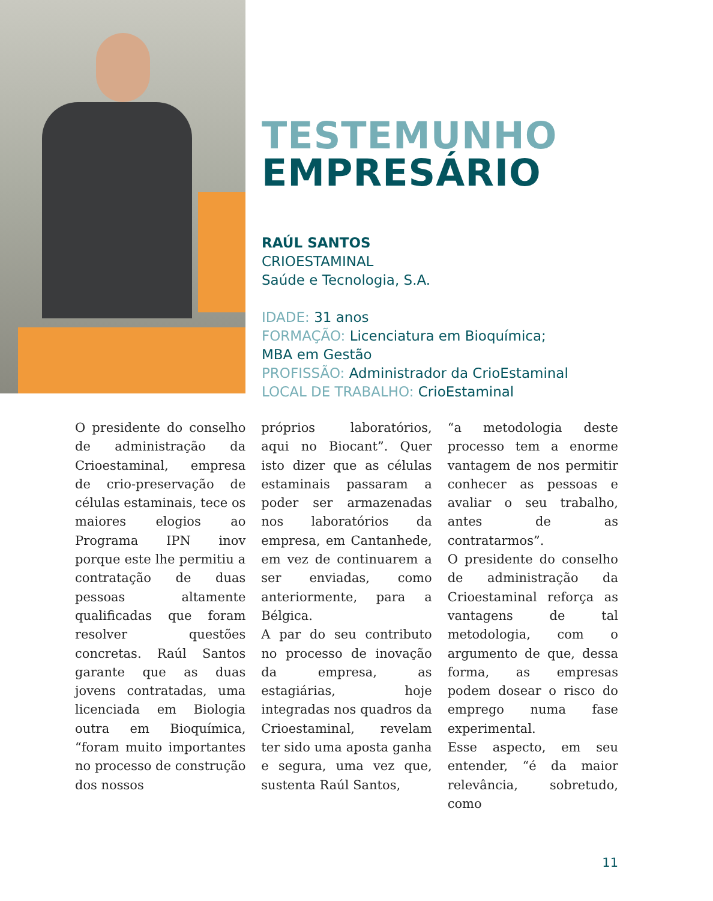TESTEMUNHO
EMPRESÁRIO
RAÚL SANTOS
CRIOESTAMINAL
Saúde e Tecnologia, S.A.
IDADE: 31 anos
FORMAÇÃO: Licenciatura em Bioquímica;
MBA em Gestão
PROFISSÃO: Administrador da CrioEstaminal
LOCAL DE TRABALHO: CrioEstaminal
O presidente do conselho de administração da Crioestaminal, empresa de crio-preservação de células estaminais, tece os maiores elogios ao Programa IPN inov porque este lhe permitiu a contratação de duas pessoas altamente qualificadas que foram resolver questões concretas. Raúl Santos garante que as duas jovens contratadas, uma licenciada em Biologia outra em Bioquímica, “foram muito importantes no processo de construção dos nossos
próprios laboratórios, aqui no Biocant”. Quer isto dizer que as células estaminais passaram a poder ser armazenadas nos laboratórios da empresa, em Cantanhede, em vez de continuarem a ser enviadas, como anteriormente, para a Bélgica.
A par do seu contributo no processo de inovação da empresa, as estagiárias, hoje integradas nos quadros da Crioestaminal, revelam ter sido uma aposta ganha e segura, uma vez que, sustenta Raúl Santos,
“a metodologia deste processo tem a enorme vantagem de nos permitir conhecer as pessoas e avaliar o seu trabalho, antes de as contratarmos”.
O presidente do conselho de administração da Crioestaminal reforça as vantagens de tal metodologia, com o argumento de que, dessa forma, as empresas podem dosear o risco do emprego numa fase experimental.
Esse aspecto, em seu entender, “é da maior relevância, sobretudo, como
11